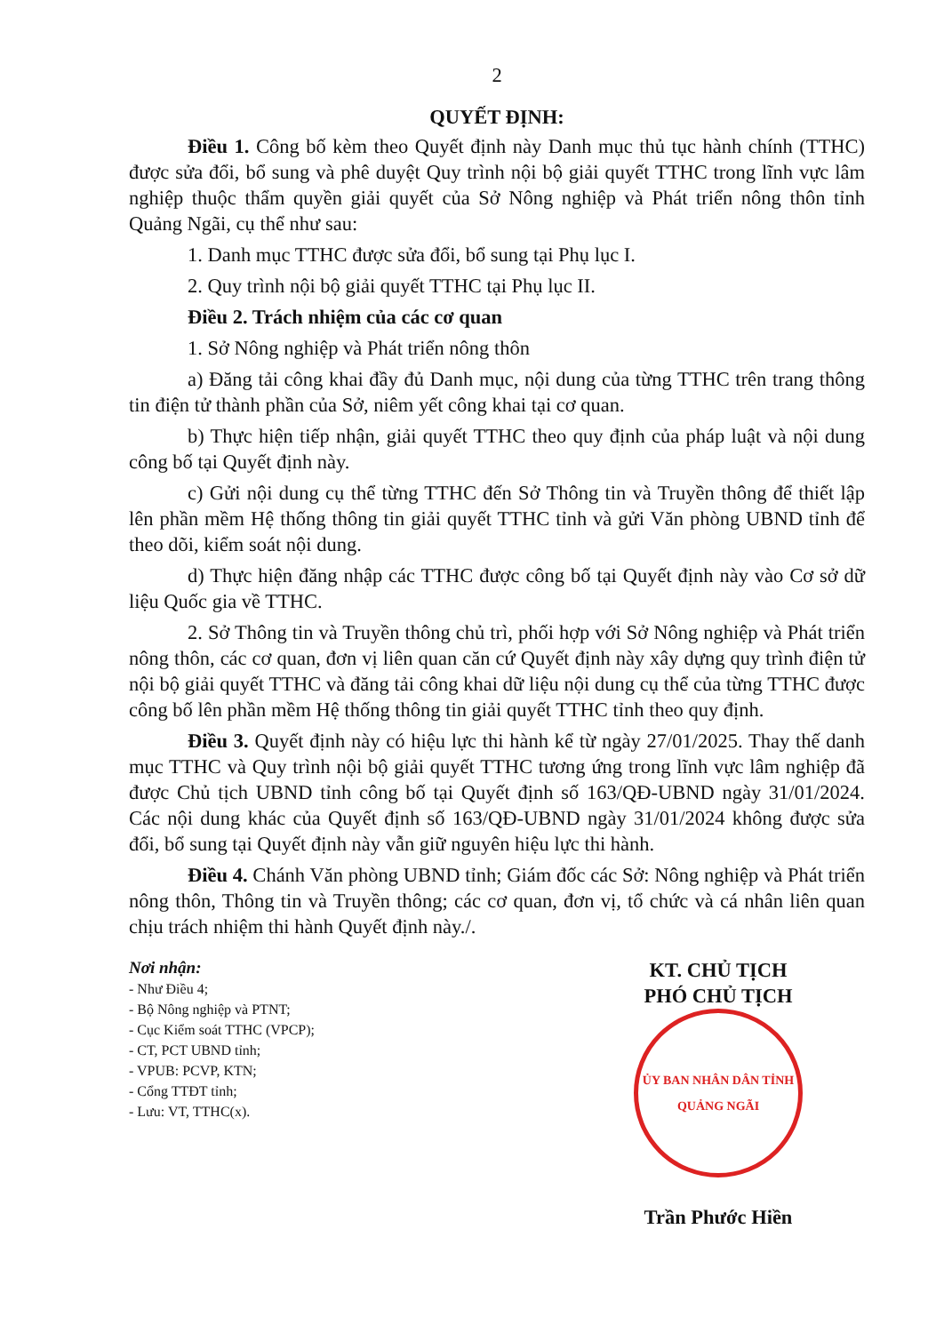2
QUYẾT ĐỊNH:
Điều 1. Công bố kèm theo Quyết định này Danh mục thủ tục hành chính (TTHC) được sửa đổi, bổ sung và phê duyệt Quy trình nội bộ giải quyết TTHC trong lĩnh vực lâm nghiệp thuộc thẩm quyền giải quyết của Sở Nông nghiệp và Phát triển nông thôn tỉnh Quảng Ngãi, cụ thể như sau:
1. Danh mục TTHC được sửa đổi, bổ sung tại Phụ lục I.
2. Quy trình nội bộ giải quyết TTHC tại Phụ lục II.
Điều 2. Trách nhiệm của các cơ quan
1. Sở Nông nghiệp và Phát triển nông thôn
a) Đăng tải công khai đầy đủ Danh mục, nội dung của từng TTHC trên trang thông tin điện tử thành phần của Sở, niêm yết công khai tại cơ quan.
b) Thực hiện tiếp nhận, giải quyết TTHC theo quy định của pháp luật và nội dung công bố tại Quyết định này.
c) Gửi nội dung cụ thể từng TTHC đến Sở Thông tin và Truyền thông để thiết lập lên phần mềm Hệ thống thông tin giải quyết TTHC tỉnh và gửi Văn phòng UBND tỉnh để theo dõi, kiểm soát nội dung.
d) Thực hiện đăng nhập các TTHC được công bố tại Quyết định này vào Cơ sở dữ liệu Quốc gia về TTHC.
2. Sở Thông tin và Truyền thông chủ trì, phối hợp với Sở Nông nghiệp và Phát triển nông thôn, các cơ quan, đơn vị liên quan căn cứ Quyết định này xây dựng quy trình điện tử nội bộ giải quyết TTHC và đăng tải công khai dữ liệu nội dung cụ thể của từng TTHC được công bố lên phần mềm Hệ thống thông tin giải quyết TTHC tỉnh theo quy định.
Điều 3. Quyết định này có hiệu lực thi hành kể từ ngày 27/01/2025. Thay thế danh mục TTHC và Quy trình nội bộ giải quyết TTHC tương ứng trong lĩnh vực lâm nghiệp đã được Chủ tịch UBND tỉnh công bố tại Quyết định số 163/QĐ-UBND ngày 31/01/2024. Các nội dung khác của Quyết định số 163/QĐ-UBND ngày 31/01/2024 không được sửa đổi, bổ sung tại Quyết định này vẫn giữ nguyên hiệu lực thi hành.
Điều 4. Chánh Văn phòng UBND tỉnh; Giám đốc các Sở: Nông nghiệp và Phát triển nông thôn, Thông tin và Truyền thông; các cơ quan, đơn vị, tổ chức và cá nhân liên quan chịu trách nhiệm thi hành Quyết định này./.
Nơi nhận:
- Như Điều 4;
- Bộ Nông nghiệp và PTNT;
- Cục Kiểm soát TTHC (VPCP);
- CT, PCT UBND tỉnh;
- VPUB: PCVP, KTN;
- Cổng TTĐT tỉnh;
- Lưu: VT, TTHC(x).
KT. CHỦ TỊCH
PHÓ CHỦ TỊCH
ỦY BAN NHÂN DÂN TỈNH QUẢNG NGÃI
Trần Phước Hiền